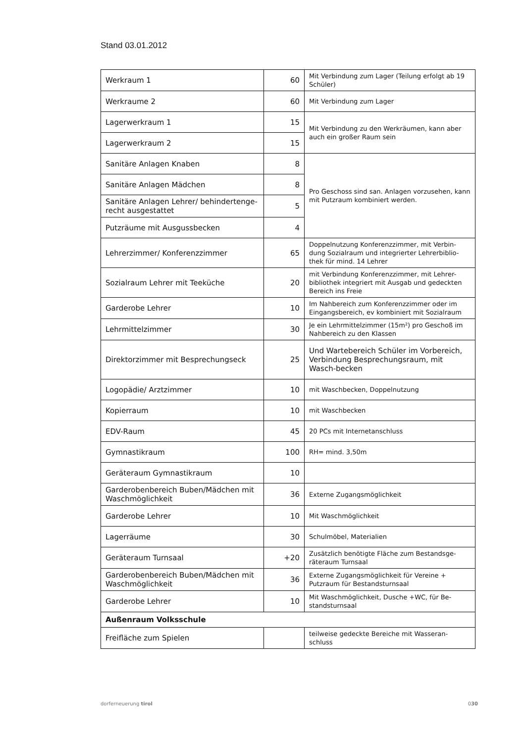Stand 03.01.2012
| Werkraum 1 | 60 | Mit Verbindung zum Lager (Teilung erfolgt ab 19 Schüler) |
| Werkraume 2 | 60 | Mit Verbindung zum Lager |
| Lagerwerkraum 1 | 15 | Mit Verbindung zu den Werkräumen, kann aber auch ein großer Raum sein |
| Lagerwerkraum 2 | 15 | |
| Sanitäre Anlagen Knaben | 8 | Pro Geschoss sind san. Anlagen vorzusehen, kann mit Putzraum kombiniert werden. |
| Sanitäre Anlagen Mädchen | 8 | |
| Sanitäre Anlagen Lehrer/ behindertenge-recht ausgestattet | 5 | |
| Putzräume mit Ausgussbecken | 4 | |
| Lehrerzimmer/ Konferenzzimmer | 65 | Doppelnutzung Konferenzzimmer, mit Verbin-dung Sozialraum und integrierter Lehrerbiblio-thek für mind. 14 Lehrer |
| Sozialraum Lehrer mit Teeküche | 20 | mit Verbindung Konferenzzimmer, mit Lehrer-bibliothek integriert mit Ausgab und gedeckten Bereich ins Freie |
| Garderobe Lehrer | 10 | Im Nahbereich zum Konferenzzimmer oder im Eingangsbereich, ev kombiniert mit Sozialraum |
| Lehrmittelzimmer | 30 | Je ein Lehrmittelzimmer (15m²) pro Geschoß im Nahbereich zu den Klassen |
| Direktorzimmer mit Besprechungseck | 25 | Und Wartebereich Schüler im Vorbereich, Verbindung Besprechungsraum, mit Wasch-becken |
| Logopädie/ Arztzimmer | 10 | mit Waschbecken, Doppelnutzung |
| Kopierraum | 10 | mit Waschbecken |
| EDV-Raum | 45 | 20 PCs mit Internetanschluss |
| Gymnastikraum | 100 | RH= mind. 3,50m |
| Geräteraum Gymnastikraum | 10 | |
| Garderobenbereich Buben/Mädchen mit Waschmöglichkeit | 36 | Externe Zugangsmöglichkeit |
| Garderobe Lehrer | 10 | Mit Waschmöglichkeit |
| Lagerräume | 30 | Schulmöbel, Materialien |
| Geräteraum Turnsaal | +20 | Zusätzlich benötigte Fläche zum Bestandsge-räteraum Turnsaal |
| Garderobenbereich Buben/Mädchen mit Waschmöglichkeit | 36 | Externe Zugangsmöglichkeit für Vereine + Putzraum für Bestandsturnsaal |
| Garderobe Lehrer | 10 | Mit Waschmöglichkeit, Dusche +WC, für Be-standsturnsaal |
| Außenraum Volksschule | | |
| Freifläche zum Spielen | | teilweise gedeckte Bereiche mit Wasseran-schluss |
dorferneuerung tirol 030